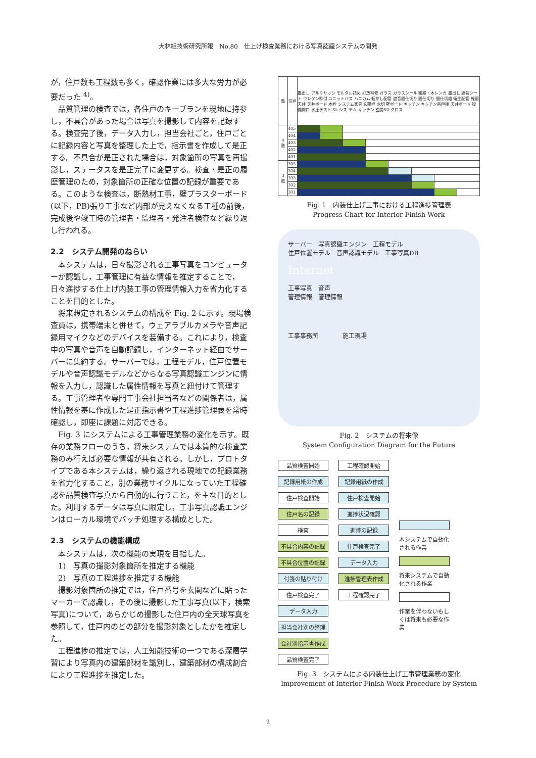大林組技術研究所報　No.80　仕上げ検査業務における写真認識システムの開発
が，住戸数も工程数も多く，確認作業には多大な労力が必要だった <sup>4)</sup>。
品質管理の検査では，各住戸のキープランを現地に持参し，不具合があった場合は写真を撮影して内容を記録する。検査完了後，データ入力し，担当会社ごと，住戸ごとに記録内容と写真を整理した上で，指示書を作成して是正する。不具合が是正された場合は，対象箇所の写真を再撮影し，ステータスを是正完了に変更する。検査・是正の履歴管理のため，対象箇所の正確な位置の記録が重要である。このような検査は，断熱材工事，壁プラスターボード(以下，PB)張り工事など内部が見えなくなる工種の前後，完成後や竣工時の管理者・監理者・発注者検査など繰り返し行われる。
2.2　システム開発のねらい
本システムは，日々撮影される工事写真をコンピューターが認識し，工事管理に有益な情報を推定することで，日々進捗する仕上げ内装工事の管理情報入力を省力化することを目的とした。
将来想定されるシステムの構成を Fig. 2 に示す。現場検査員は，携帯端末と併せて，ウェアラブルカメラや音声記録用マイクなどのデバイスを装備する。これにより，検査中の写真や音声を自動記録し，インターネット経由でサーバーに集約する。サーバーでは，工程モデル，住戸位置モデルや音声認識モデルなどからなる写真認識エンジンに情報を入力し，認識した属性情報を写真と紐付けて管理する。工事管理者や専門工事会社担当者などの関係者は，属性情報を基に作成した是正指示書や工程進捗管理表を常時確認し，即座に課題に対応できる。
Fig. 3 にシステムによる工事管理業務の変化を示す。既存の業務フローのうち，将来システムでは本質的な検査業務のみ行えば必要な情報が共有される。しかし，プロトタイプである本システムは，繰り返される現地での記録業務を省力化すること，別の業務サイクルになっていた工程確認を品質検査写真から自動的に行うこと，を主な目的とした。利用するデータは写真に限定し，工事写真認識エンジンはローカル環境でバッチ処理する構成とした。
2.3　システムの機能構成
本システムは，次の機能の実現を目指した。
1)　写真の撮影対象箇所を推定する機能
2)　写真の工程進捗を推定する機能
撮影対象箇所の推定では，住戸番号を玄関などに貼ったマーカーで認識し，その後に撮影した工事写真(以下，検索写真)について，あらかじめ撮影した住戸内の全天球写真を参照して，住戸内のどの部分を撮影対象としたかを推定した。
工程進捗の推定では，人工知能技術の一つである深層学習により写真内の建築部材を識別し，建築部材の構成割合により工程進捗を推定した。
| 階 | 住戸 | 墨出し アルミサッシ モルタル詰め 打放補修 ガラス ガラスシール 額縁・木レンガ 墨出し 遮音シート ウレタン吹付 ユニットバス ハニカム 転がし配管 遮音間仕切り 間仕切り 間仕切組 衛生配管 軽量天井 天井ボード 木枠 システム家具 玄関框 水切 壁ボード キッチン キッチン吊戸棚 天井ボード 設備開口 水圧テスト SL シス テム キッチン 玄関SD クロス | | | | | | | | | |
| 4 階 | 405 | | | | | | | | | | |
| | 404 | | | | | | | | | | |
| | 403 | | | | | | | | | | |
| | 402 | | | | | | | | | | |
| | 401 | | | | | | | | | | |
| 3 階 | 305 | | | | | | | | | | |
| | 304 | | | | | | | | | | |
| | 303 | | | | | | | | | | |
| | 302 | | | | | | | | | | |
| | 301 | | | | | | | | | | |
Fig. 1　内装仕上げ工事における工程進捗管理表
Progress Chart for Interior Finish Work
サーバー　写真認識エンジン　工程モデル
住戸位置モデル　音声認識モデル　工事写真DB
Internet
工事写真　音声
管理情報　管理情報
工事事務所　　　　施工現場
Fig. 2　システムの将来像
System Configuration Diagram for the Future
品質検査開始
記録用紙の作成
住戸検査開始
住戸名の記録
検査
不具合内容の記録
不具合位置の記録
付箋の貼り付け
住戸検査完了
データ入力
担当会社別の整理
会社別指示書作成
品質検査完了
工程確認開始
記録用紙の作成
住戸検査開始
進捗状況確認
進捗の記録
住戸検査完了
データ入力
進捗管理表作成
工程確認完了
本システムで自動化される作業
将来システムで自動化される作業
作業を伴わないもしくは将来も必要な作業
Fig. 3　システムによる内装仕上げ工事管理業務の変化
Improvement of Interior Finish Work Procedure by System
2